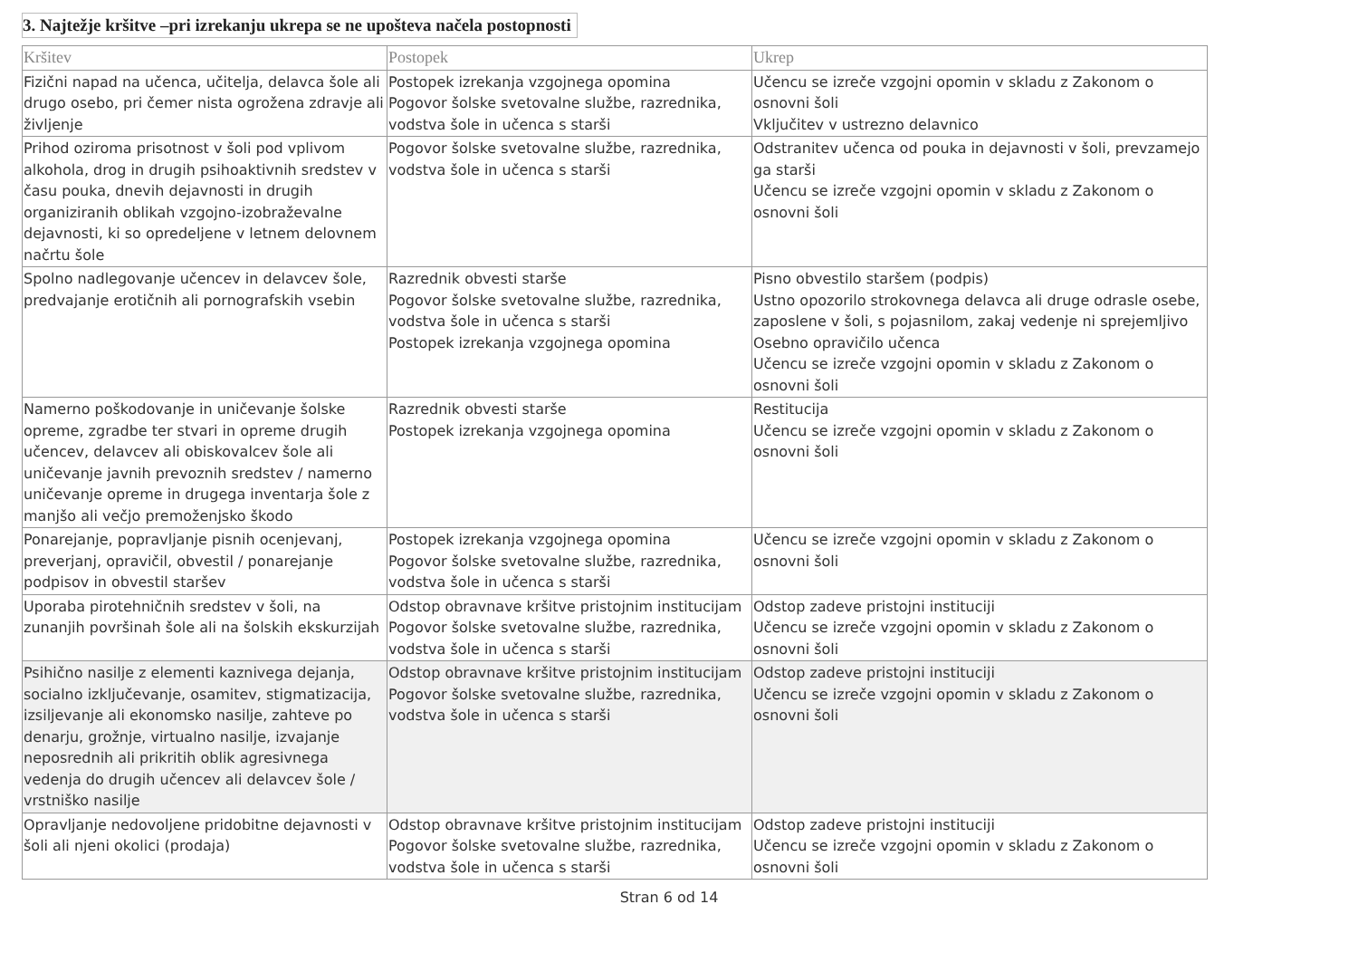3. Najtežje kršitve –pri izrekanju ukrepa se ne upošteva načela postopnosti
| Kršitev | Postopek | Ukrep |
| --- | --- | --- |
| Fizični napad na učenca, učitelja, delavca šole ali drugo osebo, pri čemer nista ogrožena zdravje ali življenje | Postopek izrekanja vzgojnega opomina Pogovor šolske svetovalne službe, razrednika, vodstva šole in učenca s starši | Učencu se izreče vzgojni opomin v skladu z Zakonom o osnovni šoli Vključitev v ustrezno delavnico |
| Prihod oziroma prisotnost v šoli pod vplivom alkohola, drog in drugih psihoaktivnih sredstev v času pouka, dnevih dejavnosti in drugih organiziranih oblikah vzgojno-izobraževalne dejavnosti, ki so opredeljene v letnem delovnem načrtu šole | Pogovor šolske svetovalne službe, razrednika, vodstva šole in učenca s starši | Odstranitev učenca od pouka in dejavnosti v šoli, prevzamejo ga starši Učencu se izreče vzgojni opomin v skladu z Zakonom o osnovni šoli |
| Spolno nadlegovanje učencev in delavcev šole, predvajanje erotičnih ali pornografskih vsebin | Razrednik obvesti starše Pogovor šolske svetovalne službe, razrednika, vodstva šole in učenca s starši Postopek izrekanja vzgojnega opomina | Pisno obvestilo staršem (podpis) Ustno opozorilo strokovnega delavca ali druge odrasle osebe, zaposlene v šoli, s pojasnilom, zakaj vedenje ni sprejemljivo Osebno opravičilo učenca Učencu se izreče vzgojni opomin v skladu z Zakonom o osnovni šoli |
| Namerno poškodovanje in uničevanje šolske opreme, zgradbe ter stvari in opreme drugih učencev, delavcev ali obiskovalcev šole ali uničevanje javnih prevoznih sredstev / namerno uničevanje opreme in drugega inventarja šole z manjšo ali večjo premoženjsko škodo | Razrednik obvesti starše Postopek izrekanja vzgojnega opomina | Restitucija Učencu se izreče vzgojni opomin v skladu z Zakonom o osnovni šoli |
| Ponarejanje, popravljanje pisnih ocenjevanj, preverjanj, opravičil, obvestil / ponarejanje podpisov in obvestil staršev | Postopek izrekanja vzgojnega opomina Pogovor šolske svetovalne službe, razrednika, vodstva šole in učenca s starši | Učencu se izreče vzgojni opomin v skladu z Zakonom o osnovni šoli |
| Uporaba pirotehničnih sredstev v šoli, na zunanjih površinah šole ali na šolskih ekskurzijah | Odstop obravnave kršitve pristojnim institucijam Pogovor šolske svetovalne službe, razrednika, vodstva šole in učenca s starši | Odstop zadeve pristojni instituciji Učencu se izreče vzgojni opomin v skladu z Zakonom o osnovni šoli |
| Psihično nasilje z elementi kaznivega dejanja, socialno izključevanje, osamitev, stigmatizacija, izsiljevanje ali ekonomsko nasilje, zahteve po denarju, grožnje, virtualno nasilje, izvajanje neposrednih ali prikritih oblik agresivnega vedenja do drugih učencev ali delavcev šole / vrstniško nasilje | Odstop obravnave kršitve pristojnim institucijam Pogovor šolske svetovalne službe, razrednika, vodstva šole in učenca s starši | Odstop zadeve pristojni instituciji Učencu se izreče vzgojni opomin v skladu z Zakonom o osnovni šoli |
| Opravljanje nedovoljene pridobitne dejavnosti v šoli ali njeni okolici (prodaja) | Odstop obravnave kršitve pristojnim institucijam Pogovor šolske svetovalne službe, razrednika, vodstva šole in učenca s starši | Odstop zadeve pristojni instituciji Učencu se izreče vzgojni opomin v skladu z Zakonom o osnovni šoli |
Stran 6 od 14